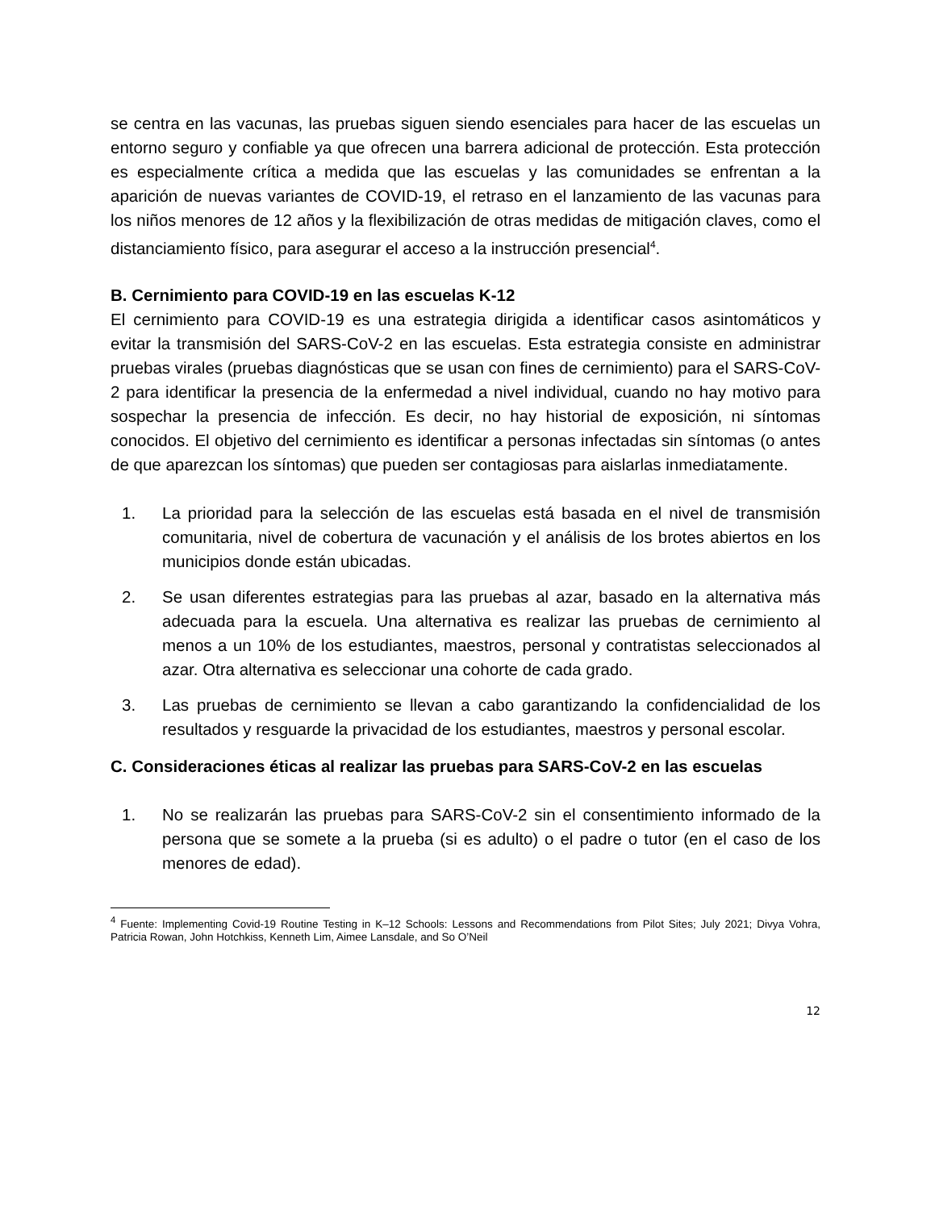se centra en las vacunas, las pruebas siguen siendo esenciales para hacer de las escuelas un entorno seguro y confiable ya que ofrecen una barrera adicional de protección. Esta protección es especialmente crítica a medida que las escuelas y las comunidades se enfrentan a la aparición de nuevas variantes de COVID-19, el retraso en el lanzamiento de las vacunas para los niños menores de 12 años y la flexibilización de otras medidas de mitigación claves, como el distanciamiento físico, para asegurar el acceso a la instrucción presencial<sup>4</sup>.
B. Cernimiento para COVID-19 en las escuelas K-12
El cernimiento para COVID-19 es una estrategia dirigida a identificar casos asintomáticos y evitar la transmisión del SARS-CoV-2 en las escuelas. Esta estrategia consiste en administrar pruebas virales (pruebas diagnósticas que se usan con fines de cernimiento) para el SARS-CoV-2 para identificar la presencia de la enfermedad a nivel individual, cuando no hay motivo para sospechar la presencia de infección. Es decir, no hay historial de exposición, ni síntomas conocidos. El objetivo del cernimiento es identificar a personas infectadas sin síntomas (o antes de que aparezcan los síntomas) que pueden ser contagiosas para aislarlas inmediatamente.
1. La prioridad para la selección de las escuelas está basada en el nivel de transmisión comunitaria, nivel de cobertura de vacunación y el análisis de los brotes abiertos en los municipios donde están ubicadas.
2. Se usan diferentes estrategias para las pruebas al azar, basado en la alternativa más adecuada para la escuela. Una alternativa es realizar las pruebas de cernimiento al menos a un 10% de los estudiantes, maestros, personal y contratistas seleccionados al azar. Otra alternativa es seleccionar una cohorte de cada grado.
3. Las pruebas de cernimiento se llevan a cabo garantizando la confidencialidad de los resultados y resguarde la privacidad de los estudiantes, maestros y personal escolar.
C. Consideraciones éticas al realizar las pruebas para SARS-CoV-2 en las escuelas
1. No se realizarán las pruebas para SARS-CoV-2 sin el consentimiento informado de la persona que se somete a la prueba (si es adulto) o el padre o tutor (en el caso de los menores de edad).
<sup>4</sup> Fuente: Implementing Covid-19 Routine Testing in K–12 Schools: Lessons and Recommendations from Pilot Sites; July 2021; Divya Vohra, Patricia Rowan, John Hotchkiss, Kenneth Lim, Aimee Lansdale, and So O’Neil
12